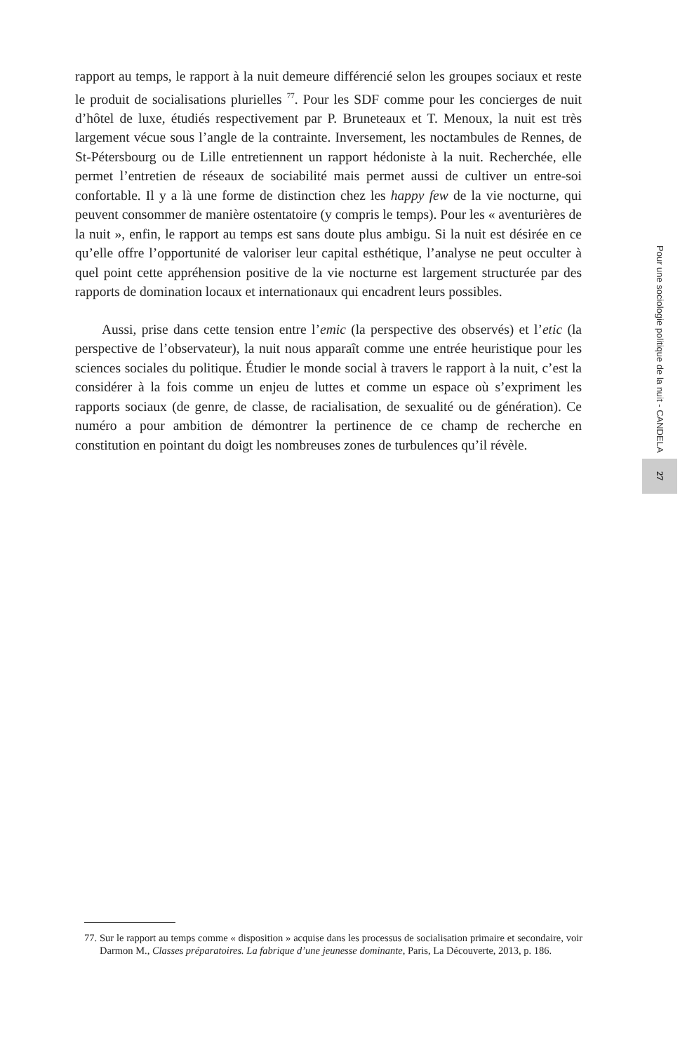rapport au temps, le rapport à la nuit demeure différencié selon les groupes sociaux et reste le produit de socialisations plurielles <sup>77</sup>. Pour les SDF comme pour les concierges de nuit d’hôtel de luxe, étudiés respectivement par P. Bruneteaux et T. Menoux, la nuit est très largement vécue sous l’angle de la contrainte. Inversement, les noctambules de Rennes, de St-Pétersbourg ou de Lille entretiennent un rapport hédoniste à la nuit. Recherchée, elle permet l’entretien de réseaux de sociabilité mais permet aussi de cultiver un entre-soi confortable. Il y a là une forme de distinction chez les happy few de la vie nocturne, qui peuvent consommer de manière ostentatoire (y compris le temps). Pour les « aventurières de la nuit », enfin, le rapport au temps est sans doute plus ambigu. Si la nuit est désirée en ce qu’elle offre l’opportunité de valoriser leur capital esthétique, l’analyse ne peut occulter à quel point cette appréhension positive de la vie nocturne est largement structurée par des rapports de domination locaux et internationaux qui encadrent leurs possibles.
Aussi, prise dans cette tension entre l’emic (la perspective des observés) et l’etic (la perspective de l’observateur), la nuit nous apparaît comme une entrée heuristique pour les sciences sociales du politique. Étudier le monde social à travers le rapport à la nuit, c’est la considérer à la fois comme un enjeu de luttes et comme un espace où s’expriment les rapports sociaux (de genre, de classe, de racialisation, de sexualité ou de génération). Ce numéro a pour ambition de démontrer la pertinence de ce champ de recherche en constitution en pointant du doigt les nombreuses zones de turbulences qu’il révèle.
Pour une sociologie politique de la nuit - CANDELA
27
77. Sur le rapport au temps comme « disposition » acquise dans les processus de socialisation primaire et secondaire, voir Darmon M., Classes préparatoires. La fabrique d’une jeunesse dominante, Paris, La Découverte, 2013, p. 186.